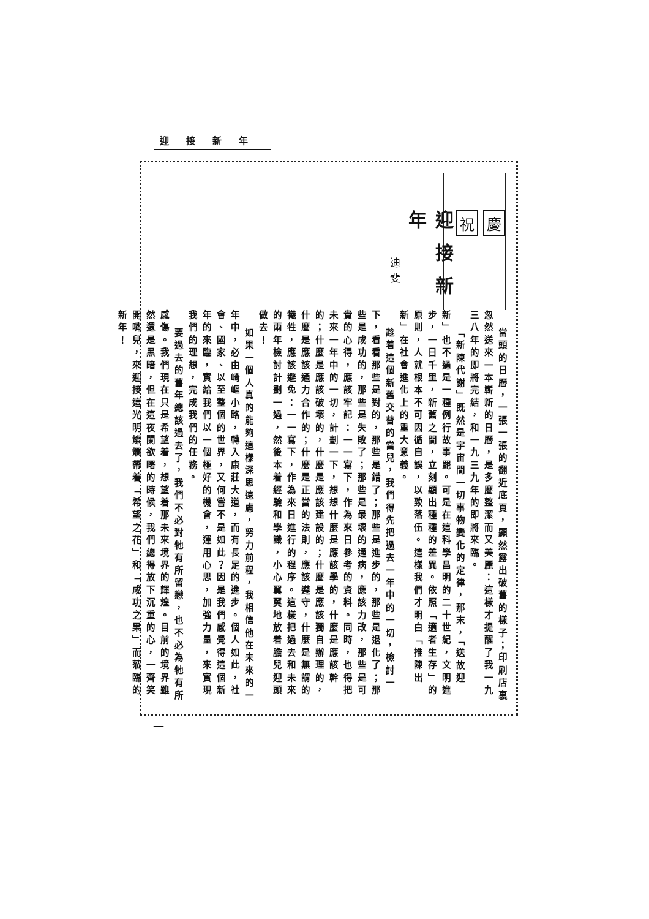迎接新年
祝 慶
迎接新年
迪斐
當頭的日曆，一張一張的翻近底頁，顯然露出破舊的樣子；印刷店裏忽然送來一本嶄新的日曆，是多麼整潔而又美麗：這樣才提醒了我一九三八年的即將完結，和一九三九年的即將來臨。
「新陳代謝」既然是宇宙間一切事物變化的定律，那末，「送故迎新」也不過是一種例行故事罷。可是在這科學昌明的二十世紀，文明進步，一日千里，新舊之間，立刻顯出種種的差異。依照「適者生存」的原則，人就根本不可因循自誤，以致落伍。這樣我們才明白「推陳出新」在社會進化上的重大意義。
趁着這個新舊交替的當兒，我們得先把過去一年中的一切，檢討一下，看看那些是對的，那些是錯了；那些是進步的，那些是退化了；那些是成功的，那些是失敗了；那些是最壞的通病，應該力改，那些是可貴的心得，應該牢記：一一寫下，作為來日參考的資料。同時，也得把未來一年中的一切，計劃一下，想想什麼是應該學的，什麼是應該幹的；什麼是應該破壞的，什麼是應該建設的；什麼是應該獨自辦理的，什麼是應該通力合作的；什麼是正當的法則，應該遵守，什麼是無謂的犧牲，應該避免：一一寫下，作為來日進行的程序。這樣把過去和未來的兩年檢討計劃一過，然後本着經驗和學識，小心翼翼地放着膽兒迎頭做去！
如果一個人真的能夠這樣深思遠慮，努力前程，我相信他在未來的一年中，必由崎嶇小路，轉入康莊大道，而有長足的進步。個人如此，社會、國家、以至整個的世界，又何嘗不是如此？因是我們感覺得這個新年的來臨，實給我們以一個極好的機會，運用心思，加強力量，來實現我們的理想，完成我們的任務。
要過去的舊年總該過去了，我們不必對牠有所留戀，也不必為牠有所感傷。我們現在只是希望着，想望着那未來境界的輝煌。目前的境界雖然還是黑暗，但在這夜闌欲曙的時候，我們總得放下沉重的心，一齊笑開嘴兒，來迎接這光明燦爛帶着「希望之花」和「成功之果」而蒞臨的新年！
一